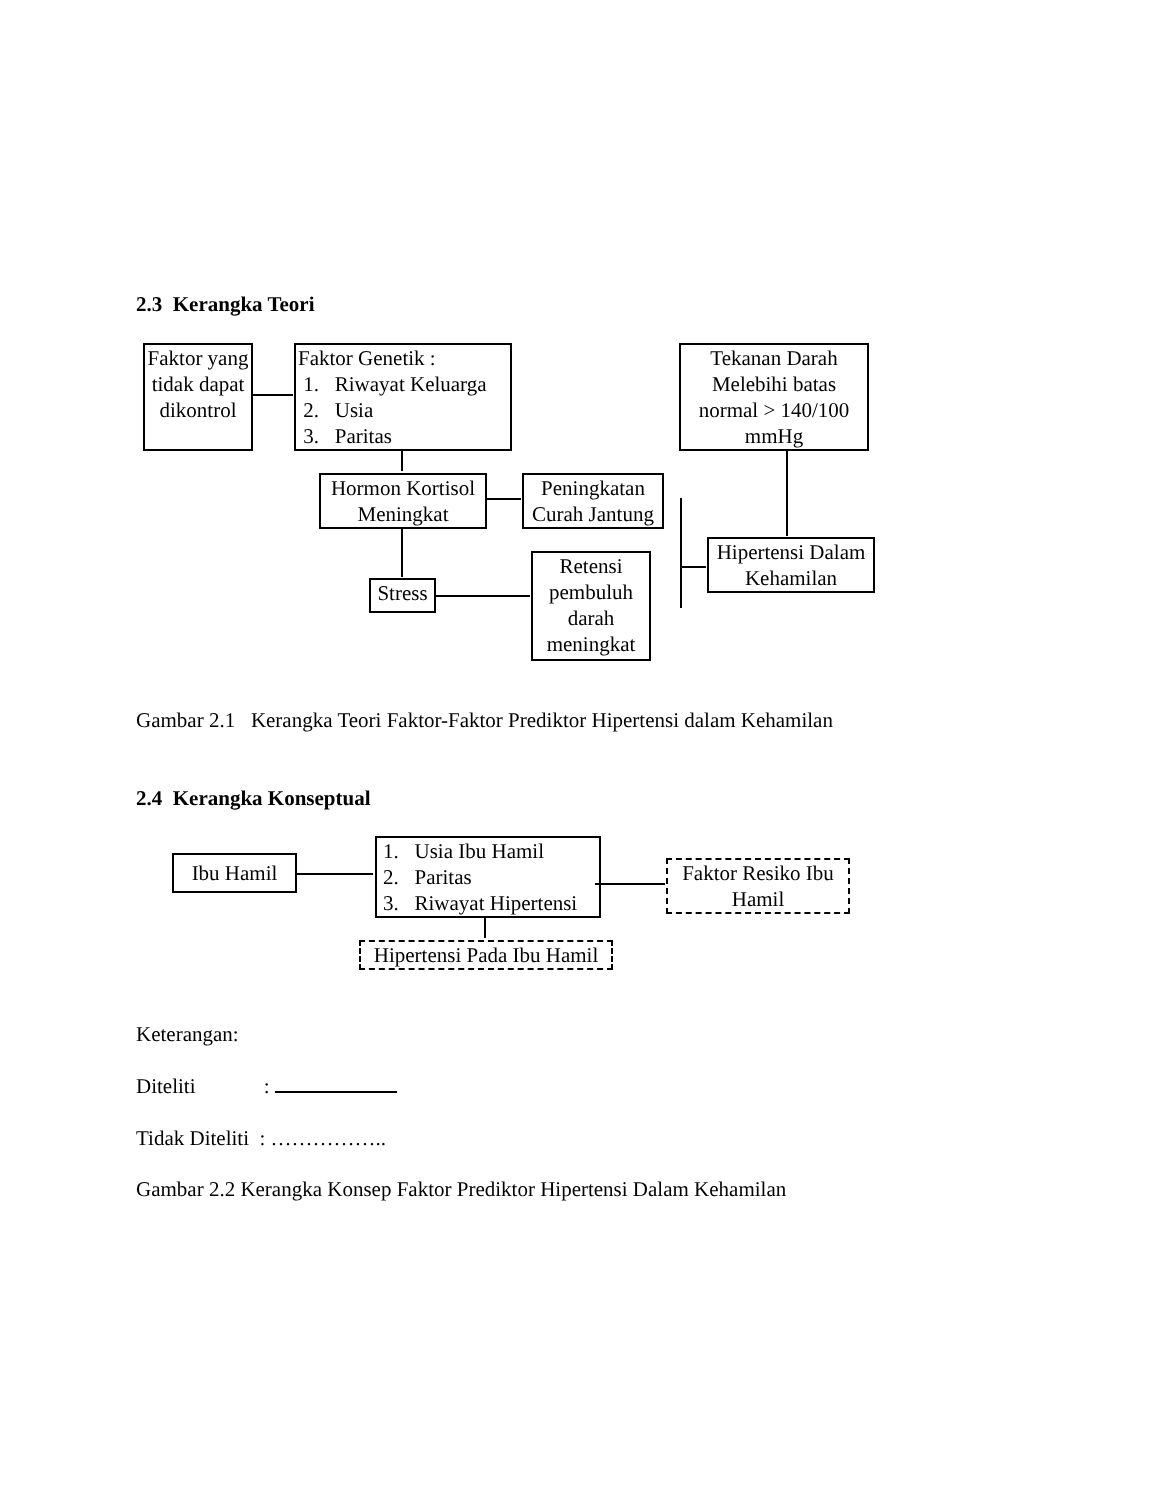2.3 Kerangka Teori
Faktor yang tidak dapat dikontrol
Faktor Genetik :
1. Riwayat Keluarga
2. Usia
3. Paritas
Tekanan Darah Melebihi batas normal > 140/100 mmHg
Hormon Kortisol Meningkat
Peningkatan Curah Jantung
Hipertensi Dalam Kehamilan
Stress
Retensi pembuluh darah meningkat
Gambar 2.1 Kerangka Teori Faktor-Faktor Prediktor Hipertensi dalam Kehamilan
2.4 Kerangka Konseptual
Ibu Hamil
1. Usia Ibu Hamil
2. Paritas
3. Riwayat Hipertensi
Faktor Resiko Ibu Hamil
Hipertensi Pada Ibu Hamil
Keterangan:
Diteliti :
Tidak Diteliti : ……………..
Gambar 2.2 Kerangka Konsep Faktor Prediktor Hipertensi Dalam Kehamilan